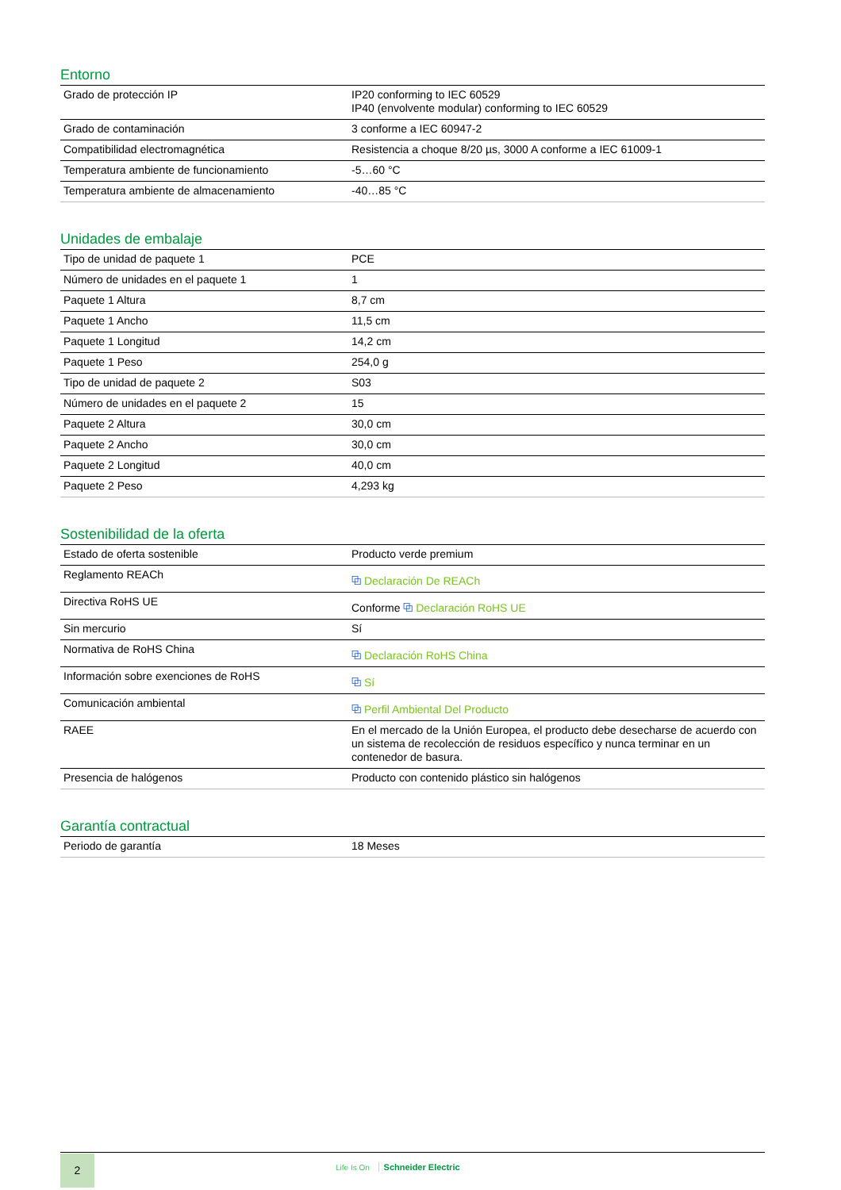Entorno
| Grado de protección IP | IP20 conforming to IEC 60529 IP40 (envolvente modular) conforming to IEC 60529 |
| Grado de contaminación | 3 conforme a IEC 60947-2 |
| Compatibilidad electromagnética | Resistencia a choque 8/20 µs, 3000 A conforme a IEC 61009-1 |
| Temperatura ambiente de funcionamiento | -5…60 °C |
| Temperatura ambiente de almacenamiento | -40…85 °C |
Unidades de embalaje
| Tipo de unidad de paquete 1 | PCE |
| Número de unidades en el paquete 1 | 1 |
| Paquete 1 Altura | 8,7 cm |
| Paquete 1 Ancho | 11,5 cm |
| Paquete 1 Longitud | 14,2 cm |
| Paquete 1 Peso | 254,0 g |
| Tipo de unidad de paquete 2 | S03 |
| Número de unidades en el paquete 2 | 15 |
| Paquete 2 Altura | 30,0 cm |
| Paquete 2 Ancho | 30,0 cm |
| Paquete 2 Longitud | 40,0 cm |
| Paquete 2 Peso | 4,293 kg |
Sostenibilidad de la oferta
| Estado de oferta sostenible | Producto verde premium |
| Reglamento REACh | ⧉ Declaración De REACh |
| Directiva RoHS UE | Conforme ⧉ Declaración RoHS UE |
| Sin mercurio | Sí |
| Normativa de RoHS China | ⧉ Declaración RoHS China |
| Información sobre exenciones de RoHS | ⧉ Sí |
| Comunicación ambiental | ⧉ Perfil Ambiental Del Producto |
| RAEE | En el mercado de la Unión Europea, el producto debe desecharse de acuerdo con un sistema de recolección de residuos específico y nunca terminar en un contenedor de basura. |
| Presencia de halógenos | Producto con contenido plástico sin halógenos |
Garantía contractual
| Periodo de garantía | 18 Meses |
2
Life Is On Schneider Electric